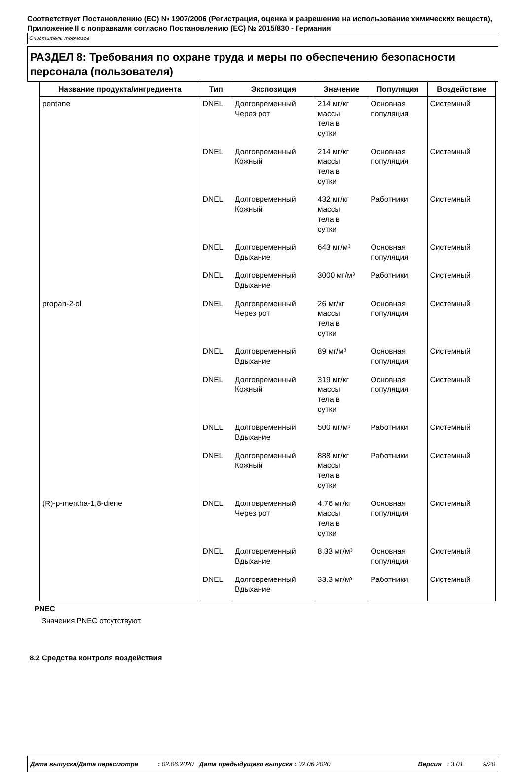Соответствует Постановлению (ЕС) № 1907/2006 (Регистрация, оценка и разрешение на использование химических веществ), Приложение II с поправками согласно Постановлению (ЕС) № 2015/830 - Германия
Очиститель тормозов
РАЗДЕЛ 8: Требования по охране труда и меры по обеспечению безопасности персонала (пользователя)
| Название продукта/ингредиента | Тип | Экспозиция | Значение | Популяция | Воздействие |
| --- | --- | --- | --- | --- | --- |
| pentane | DNEL | Долговременный Через рот | 214 мг/кг массы тела в сутки | Основная популяция | Системный |
| | DNEL | Долговременный Кожный | 214 мг/кг массы тела в сутки | Основная популяция | Системный |
| | DNEL | Долговременный Кожный | 432 мг/кг массы тела в сутки | Работники | Системный |
| | DNEL | Долговременный Вдыхание | 643 мг/м³ | Основная популяция | Системный |
| | DNEL | Долговременный Вдыхание | 3000 мг/м³ | Работники | Системный |
| propan-2-ol | DNEL | Долговременный Через рот | 26 мг/кг массы тела в сутки | Основная популяция | Системный |
| | DNEL | Долговременный Вдыхание | 89 мг/м³ | Основная популяция | Системный |
| | DNEL | Долговременный Кожный | 319 мг/кг массы тела в сутки | Основная популяция | Системный |
| | DNEL | Долговременный Вдыхание | 500 мг/м³ | Работники | Системный |
| | DNEL | Долговременный Кожный | 888 мг/кг массы тела в сутки | Работники | Системный |
| (R)-p-mentha-1,8-diene | DNEL | Долговременный Через рот | 4.76 мг/кг массы тела в сутки | Основная популяция | Системный |
| | DNEL | Долговременный Вдыхание | 8.33 мг/м³ | Основная популяция | Системный |
| | DNEL | Долговременный Вдыхание | 33.3 мг/м³ | Работники | Системный |
PNEC
Значения PNEC отсутствуют.
8.2 Средства контроля воздействия
Дата выпуска/Дата пересмотра : 02.06.2020 Дата предыдущего выпуска : 02.06.2020 Версия : 3.01 9/20